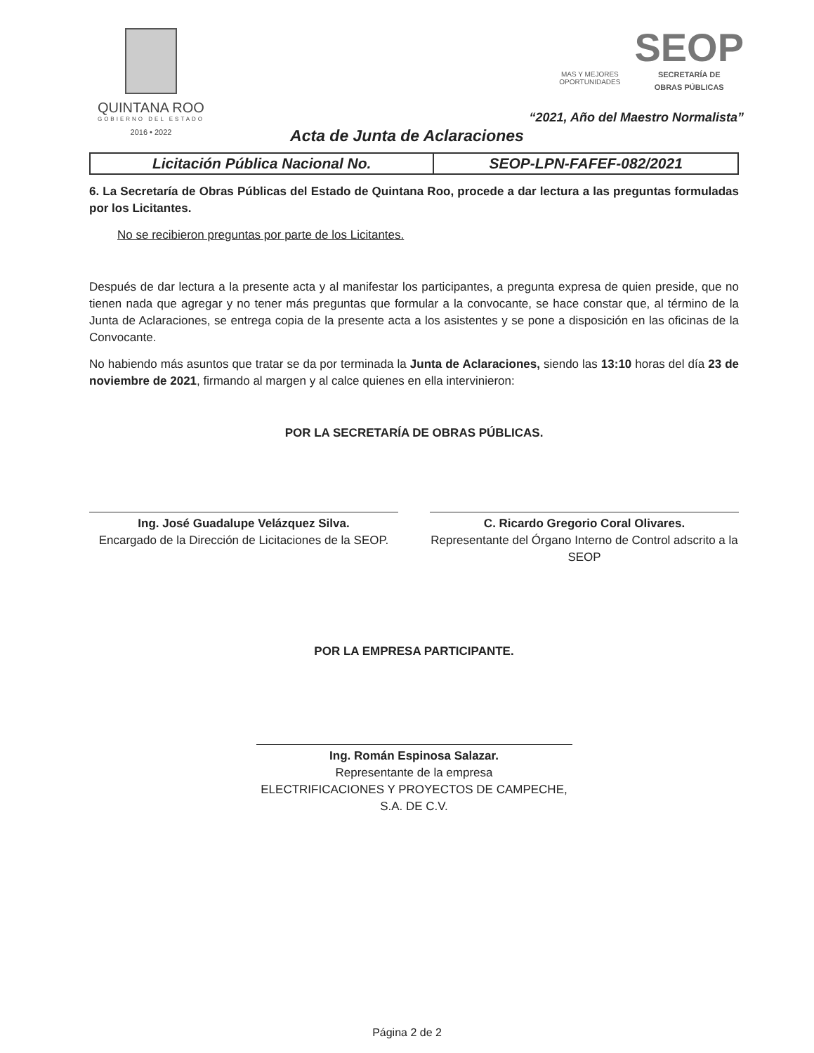QUINTANA ROO
GOBIERNO DEL ESTADO
2016 • 2022
MAS Y MEJORES
OPORTUNIDADES
SEOP
SECRETARÍA DE
OBRAS PÚBLICAS
“2021, Año del Maestro Normalista”
Acta de Junta de Aclaraciones
| Licitación Pública Nacional No. | SEOP-LPN-FAFEF-082/2021 |
6. La Secretaría de Obras Públicas del Estado de Quintana Roo, procede a dar lectura a las preguntas formuladas por los Licitantes.
No se recibieron preguntas por parte de los Licitantes.
Después de dar lectura a la presente acta y al manifestar los participantes, a pregunta expresa de quien preside, que no tienen nada que agregar y no tener más preguntas que formular a la convocante, se hace constar que, al término de la Junta de Aclaraciones, se entrega copia de la presente acta a los asistentes y se pone a disposición en las oficinas de la Convocante.
No habiendo más asuntos que tratar se da por terminada la Junta de Aclaraciones, siendo las 13:10 horas del día 23 de noviembre de 2021, firmando al margen y al calce quienes en ella intervinieron:
POR LA SECRETARÍA DE OBRAS PÚBLICAS.
Ing. José Guadalupe Velázquez Silva.
Encargado de la Dirección de Licitaciones de la SEOP.
C. Ricardo Gregorio Coral Olivares.
Representante del Órgano Interno de Control adscrito a la SEOP
POR LA EMPRESA PARTICIPANTE.
Ing. Román Espinosa Salazar.
Representante de la empresa
ELECTRIFICACIONES Y PROYECTOS DE CAMPECHE, S.A. DE C.V.
Página 2 de 2